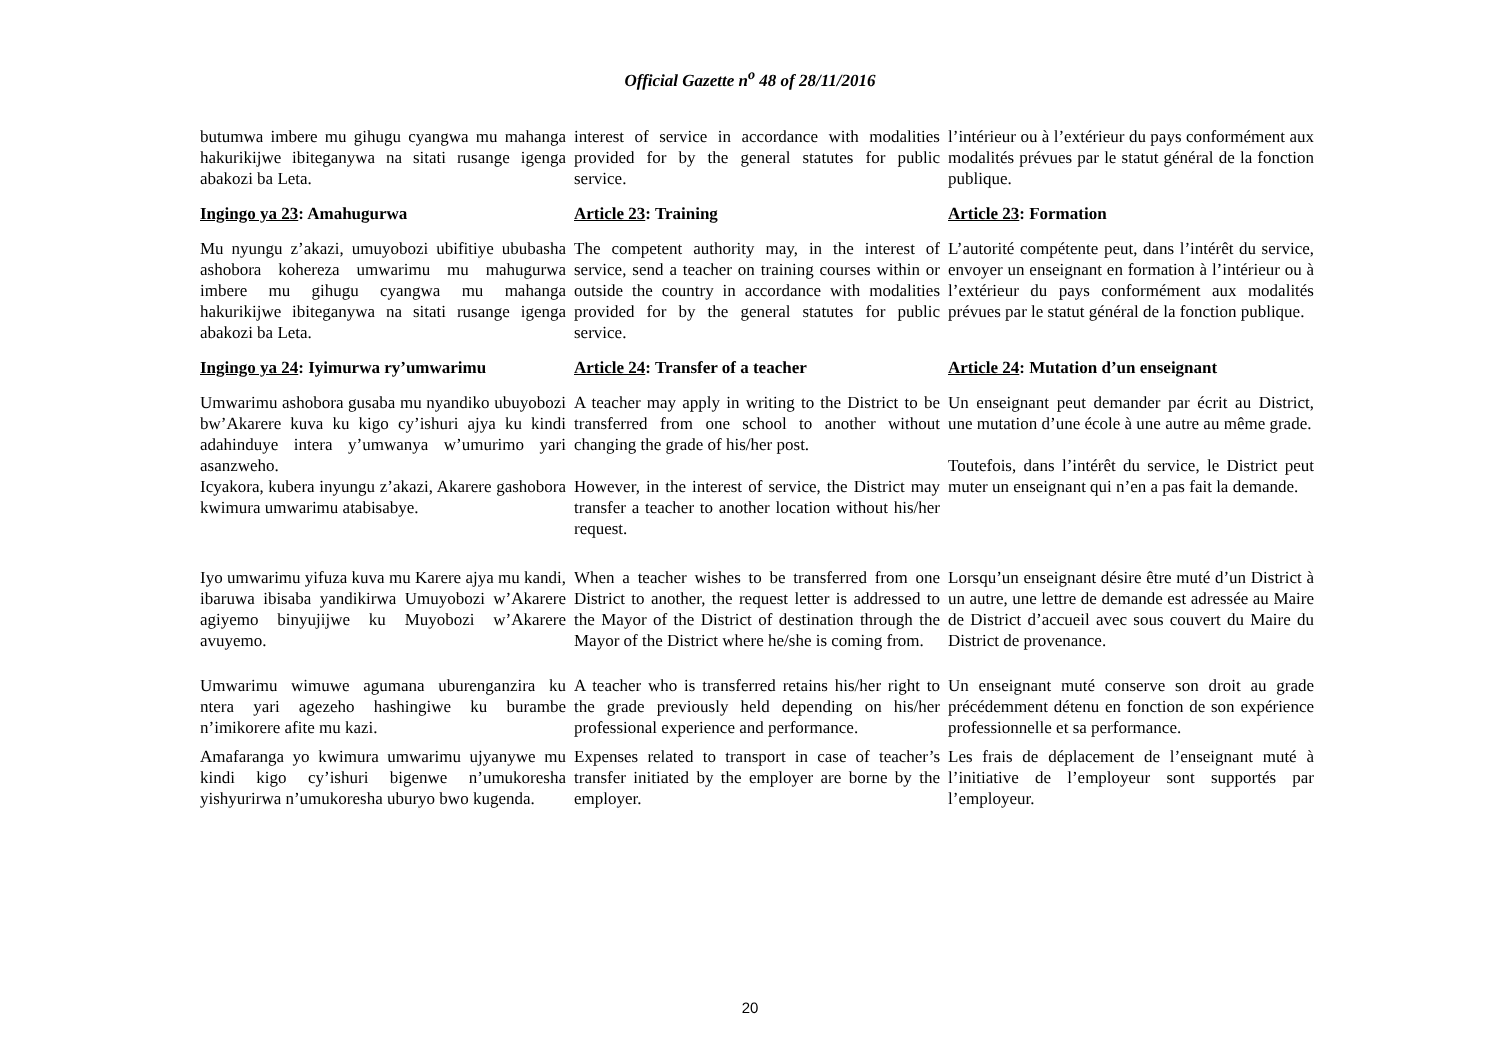Official Gazette n<sup>o</sup> 48 of 28/11/2016
| butumwa imbere mu gihugu cyangwa mu mahanga hakurikijwe ibiteganywa na sitati rusange igenga abakozi ba Leta. | interest of service in accordance with modalities provided for by the general statutes for public service. | l’intérieur ou à l’extérieur du pays conformément aux modalités prévues par le statut général de la fonction publique. |
| Ingingo ya 23 : Amahugurwa | Article 23 : Training | Article 23 : Formation |
| Mu nyungu z’akazi, umuyobozi ubifitiye ububasha ashobora kohereza umwarimu mu mahugurwa imbere mu gihugu cyangwa mu mahanga hakurikijwe ibiteganywa na sitati rusange igenga abakozi ba Leta. | The competent authority may, in the interest of service, send a teacher on training courses within or outside the country in accordance with modalities provided for by the general statutes for public service. | L’autorité compétente peut, dans l’intérêt du service, envoyer un enseignant en formation à l’intérieur ou à l’extérieur du pays conformément aux modalités prévues par le statut général de la fonction publique. |
| Ingingo ya 24 : Iyimurwa ry’umwarimu | Article 24 : Transfer of a teacher | Article 24 : Mutation d’un enseignant |
| Umwarimu ashobora gusaba mu nyandiko ubuyobozi bw’Akarere kuva ku kigo cy’ishuri ajya ku kindi adahinduye intera y’umwanya w’umurimo yari asanzweho. Icyakora, kubera inyungu z’akazi, Akarere gashobora kwimura umwarimu atabisabye. | A teacher may apply in writing to the District to be transferred from one school to another without changing the grade of his/her post. However, in the interest of service, the District may transfer a teacher to another location without his/her request. | Un enseignant peut demander par écrit au District, une mutation d’une école à une autre au même grade. Toutefois, dans l’intérêt du service, le District peut muter un enseignant qui n’en a pas fait la demande. |
| Iyo umwarimu yifuza kuva mu Karere ajya mu kandi, ibaruwa ibisaba yandikirwa Umuyobozi w’Akarere agiyemo binyujijwe ku Muyobozi w’Akarere avuyemo. | When a teacher wishes to be transferred from one District to another, the request letter is addressed to the Mayor of the District of destination through the Mayor of the District where he/she is coming from. | Lorsqu’un enseignant désire être muté d’un District à un autre, une lettre de demande est adressée au Maire de District d’accueil avec sous couvert du Maire du District de provenance. |
| Umwarimu wimuwe agumana uburenganzira ku ntera yari agezeho hashingiwe ku burambe n’imikorere afite mu kazi. | A teacher who is transferred retains his/her right to the grade previously held depending on his/her professional experience and performance. | Un enseignant muté conserve son droit au grade précédemment détenu en fonction de son expérience professionnelle et sa performance. |
| Amafaranga yo kwimura umwarimu ujyanywe mu kindi kigo cy’ishuri bigenwe n’umukoresha yishyurirwa n’umukoresha uburyo bwo kugenda. | Expenses related to transport in case of teacher’s transfer initiated by the employer are borne by the employer. | Les frais de déplacement de l’enseignant muté à l’initiative de l’employeur sont supportés par l’employeur. |
20